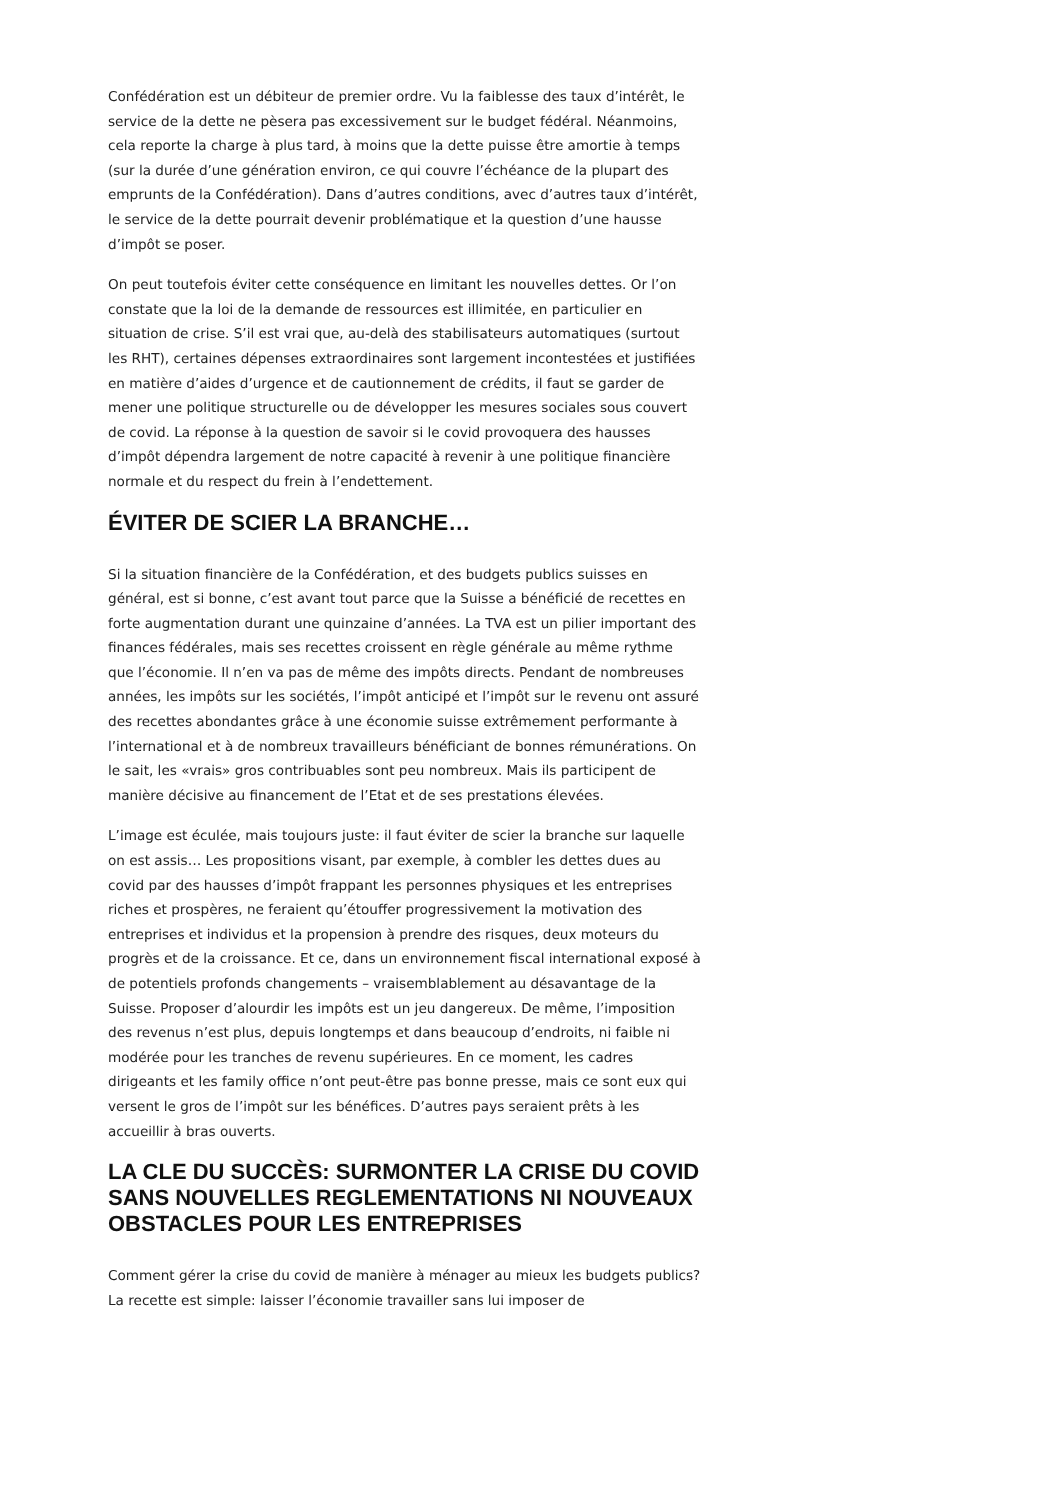Confédération est un débiteur de premier ordre. Vu la faiblesse des taux d’intérêt, le service de la dette ne pèsera pas excessivement sur le budget fédéral. Néanmoins, cela reporte la charge à plus tard, à moins que la dette puisse être amortie à temps (sur la durée d’une génération environ, ce qui couvre l’échéance de la plupart des emprunts de la Confédération). Dans d’autres conditions, avec d’autres taux d’intérêt, le service de la dette pourrait devenir problématique et la question d’une hausse d’impôt se poser.
On peut toutefois éviter cette conséquence en limitant les nouvelles dettes. Or l’on constate que la loi de la demande de ressources est illimitée, en particulier en situation de crise. S’il est vrai que, au-delà des stabilisateurs automatiques (surtout les RHT), certaines dépenses extraordinaires sont largement incontestées et justifiées en matière d’aides d’urgence et de cautionnement de crédits, il faut se garder de mener une politique structurelle ou de développer les mesures sociales sous couvert de covid. La réponse à la question de savoir si le covid provoquera des hausses d’impôt dépendra largement de notre capacité à revenir à une politique financière normale et du respect du frein à l’endettement.
ÉVITER DE SCIER LA BRANCHE…
Si la situation financière de la Confédération, et des budgets publics suisses en général, est si bonne, c’est avant tout parce que la Suisse a bénéficié de recettes en forte augmentation durant une quinzaine d’années. La TVA est un pilier important des finances fédérales, mais ses recettes croissent en règle générale au même rythme que l’économie. Il n’en va pas de même des impôts directs. Pendant de nombreuses années, les impôts sur les sociétés, l’impôt anticipé et l’impôt sur le revenu ont assuré des recettes abondantes grâce à une économie suisse extrêmement performante à l’international et à de nombreux travailleurs bénéficiant de bonnes rémunérations. On le sait, les «vrais» gros contribuables sont peu nombreux. Mais ils participent de manière décisive au financement de l’Etat et de ses prestations élevées.
L’image est éculée, mais toujours juste: il faut éviter de scier la branche sur laquelle on est assis… Les propositions visant, par exemple, à combler les dettes dues au covid par des hausses d’impôt frappant les personnes physiques et les entreprises riches et prospères, ne feraient qu’étouffer progressivement la motivation des entreprises et individus et la propension à prendre des risques, deux moteurs du progrès et de la croissance. Et ce, dans un environnement fiscal international exposé à de potentiels profonds changements – vraisemblablement au désavantage de la Suisse. Proposer d’alourdir les impôts est un jeu dangereux. De même, l’imposition des revenus n’est plus, depuis longtemps et dans beaucoup d’endroits, ni faible ni modérée pour les tranches de revenu supérieures. En ce moment, les cadres dirigeants et les family office n’ont peut-être pas bonne presse, mais ce sont eux qui versent le gros de l’impôt sur les bénéfices. D’autres pays seraient prêts à les accueillir à bras ouverts.
LA CLE DU SUCCÈS: SURMONTER LA CRISE DU COVID SANS NOUVELLES REGLEMENTATIONS NI NOUVEAUX OBSTACLES POUR LES ENTREPRISES
Comment gérer la crise du covid de manière à ménager au mieux les budgets publics? La recette est simple: laisser l’économie travailler sans lui imposer de